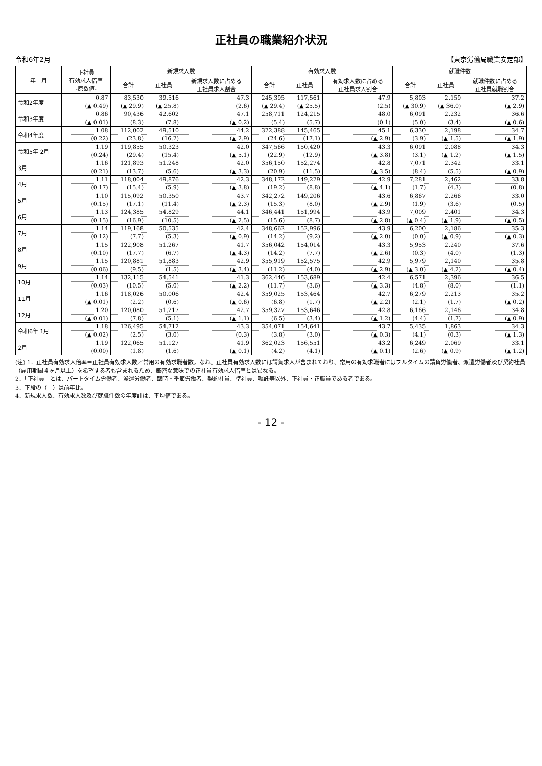正社員の職業紹介状況
令和6年2月 【東京労働局職業安定部】
| 年 月 | 正社員 有効求人倍率 -原数値- | 新規求人数 | | | 有効求人数 | | | 就職件数 | | |
| --- | --- | --- | --- | --- | --- | --- | --- | --- | --- | --- |
| | | 合計 | 正社員 | 新規求人数に占める 正社員求人割合 | 合計 | 正社員 | 有効求人数に占める 正社員求人割合 | 合計 | 正社員 | 就職件数に占める 正社員就職割合 |
| 令和2年度 | 0.87 | 83,530 | 39,516 | 47.3 | 245,395 | 117,561 | 47.9 | 5,803 | 2,159 | 37.2 |
| | (▲ 0.49) | (▲ 29.9) | (▲ 25.8) | (2.6) | (▲ 29.4) | (▲ 25.5) | (2.5) | (▲ 30.9) | (▲ 36.0) | (▲ 2.9) |
| 令和3年度 | 0.86 | 90,436 | 42,602 | 47.1 | 258,711 | 124,215 | 48.0 | 6,091 | 2,232 | 36.6 |
| | (▲ 0.01) | (8.3) | (7.8) | (▲ 0.2) | (5.4) | (5.7) | (0.1) | (5.0) | (3.4) | (▲ 0.6) |
| 令和4年度 | 1.08 | 112,002 | 49,510 | 44.2 | 322,388 | 145,465 | 45.1 | 6,330 | 2,198 | 34.7 |
| | (0.22) | (23.8) | (16.2) | (▲ 2.9) | (24.6) | (17.1) | (▲ 2.9) | (3.9) | (▲ 1.5) | (▲ 1.9) |
| 令和5年 2月 | 1.19 | 119,855 | 50,323 | 42.0 | 347,566 | 150,420 | 43.3 | 6,091 | 2,088 | 34.3 |
| | (0.24) | (29.4) | (15.4) | (▲ 5.1) | (22.9) | (12.9) | (▲ 3.8) | (3.1) | (▲ 1.2) | (▲ 1.5) |
| 3月 | 1.16 | 121,893 | 51,248 | 42.0 | 356,150 | 152,274 | 42.8 | 7,071 | 2,342 | 33.1 |
| | (0.21) | (13.7) | (5.6) | (▲ 3.3) | (20.9) | (11.5) | (▲ 3.5) | (8.4) | (5.5) | (▲ 0.9) |
| 4月 | 1.11 | 118,004 | 49,876 | 42.3 | 348,172 | 149,229 | 42.9 | 7,281 | 2,462 | 33.8 |
| | (0.17) | (15.4) | (5.9) | (▲ 3.8) | (19.2) | (8.8) | (▲ 4.1) | (1.7) | (4.3) | (0.8) |
| 5月 | 1.10 | 115,092 | 50,350 | 43.7 | 342,272 | 149,206 | 43.6 | 6,867 | 2,266 | 33.0 |
| | (0.15) | (17.1) | (11.4) | (▲ 2.3) | (15.3) | (8.0) | (▲ 2.9) | (1.9) | (3.6) | (0.5) |
| 6月 | 1.13 | 124,385 | 54,829 | 44.1 | 346,441 | 151,994 | 43.9 | 7,009 | 2,401 | 34.3 |
| | (0.15) | (16.9) | (10.5) | (▲ 2.5) | (15.6) | (8.7) | (▲ 2.8) | (▲ 0.4) | (▲ 1.9) | (▲ 0.5) |
| 7月 | 1.14 | 119,168 | 50,535 | 42.4 | 348,662 | 152,996 | 43.9 | 6,200 | 2,186 | 35.3 |
| | (0.12) | (7.7) | (5.3) | (▲ 0.9) | (14.2) | (9.2) | (▲ 2.0) | (0.0) | (▲ 0.9) | (▲ 0.3) |
| 8月 | 1.15 | 122,908 | 51,267 | 41.7 | 356,042 | 154,014 | 43.3 | 5,953 | 2,240 | 37.6 |
| | (0.10) | (17.7) | (6.7) | (▲ 4.3) | (14.2) | (7.7) | (▲ 2.6) | (0.3) | (4.0) | (1.3) |
| 9月 | 1.15 | 120,881 | 51,883 | 42.9 | 355,919 | 152,575 | 42.9 | 5,979 | 2,140 | 35.8 |
| | (0.06) | (9.5) | (1.5) | (▲ 3.4) | (11.2) | (4.0) | (▲ 2.9) | (▲ 3.0) | (▲ 4.2) | (▲ 0.4) |
| 10月 | 1.14 | 132,115 | 54,541 | 41.3 | 362,446 | 153,689 | 42.4 | 6,571 | 2,396 | 36.5 |
| | (0.03) | (10.5) | (5.0) | (▲ 2.2) | (11.7) | (3.6) | (▲ 3.3) | (4.8) | (8.0) | (1.1) |
| 11月 | 1.16 | 118,026 | 50,006 | 42.4 | 359,025 | 153,464 | 42.7 | 6,279 | 2,213 | 35.2 |
| | (▲ 0.01) | (2.2) | (0.6) | (▲ 0.6) | (6.8) | (1.7) | (▲ 2.2) | (2.1) | (1.7) | (▲ 0.2) |
| 12月 | 1.20 | 120,080 | 51,217 | 42.7 | 359,327 | 153,646 | 42.8 | 6,166 | 2,146 | 34.8 |
| | (▲ 0.01) | (7.8) | (5.1) | (▲ 1.1) | (6.5) | (3.4) | (▲ 1.2) | (4.4) | (1.7) | (▲ 0.9) |
| 令和6年 1月 | 1.18 | 126,495 | 54,712 | 43.3 | 354,071 | 154,641 | 43.7 | 5,435 | 1,863 | 34.3 |
| | (▲ 0.02) | (2.5) | (3.0) | (0.3) | (3.8) | (3.0) | (▲ 0.3) | (4.1) | (0.3) | (▲ 1.3) |
| 2月 | 1.19 | 122,065 | 51,127 | 41.9 | 362,023 | 156,551 | 43.2 | 6,249 | 2,069 | 33.1 |
| | (0.00) | (1.8) | (1.6) | (▲ 0.1) | (4.2) | (4.1) | (▲ 0.1) | (2.6) | (▲ 0.9) | (▲ 1.2) |
(注) 1．正社員有効求人倍率＝正社員有効求人数／常用の有効求職者数。なお、正社員有効求人数には請負求人が含まれており、常用の有効求職者にはフルタイムの請負労働者、派遣労働者及び契約社員（雇用期間４ヶ月以上）を希望する者も含まれるため、厳密な意味での正社員有効求人倍率とは異なる。
2．「正社員」とは、パートタイム労働者、派遣労働者、臨時・季節労働者、契約社員、準社員、嘱託等以外、正社員・正職員である者である。
3．下段の（　）は前年比。
4．新規求人数、有効求人数及び就職件数の年度計は、平均値である。
- 12 -